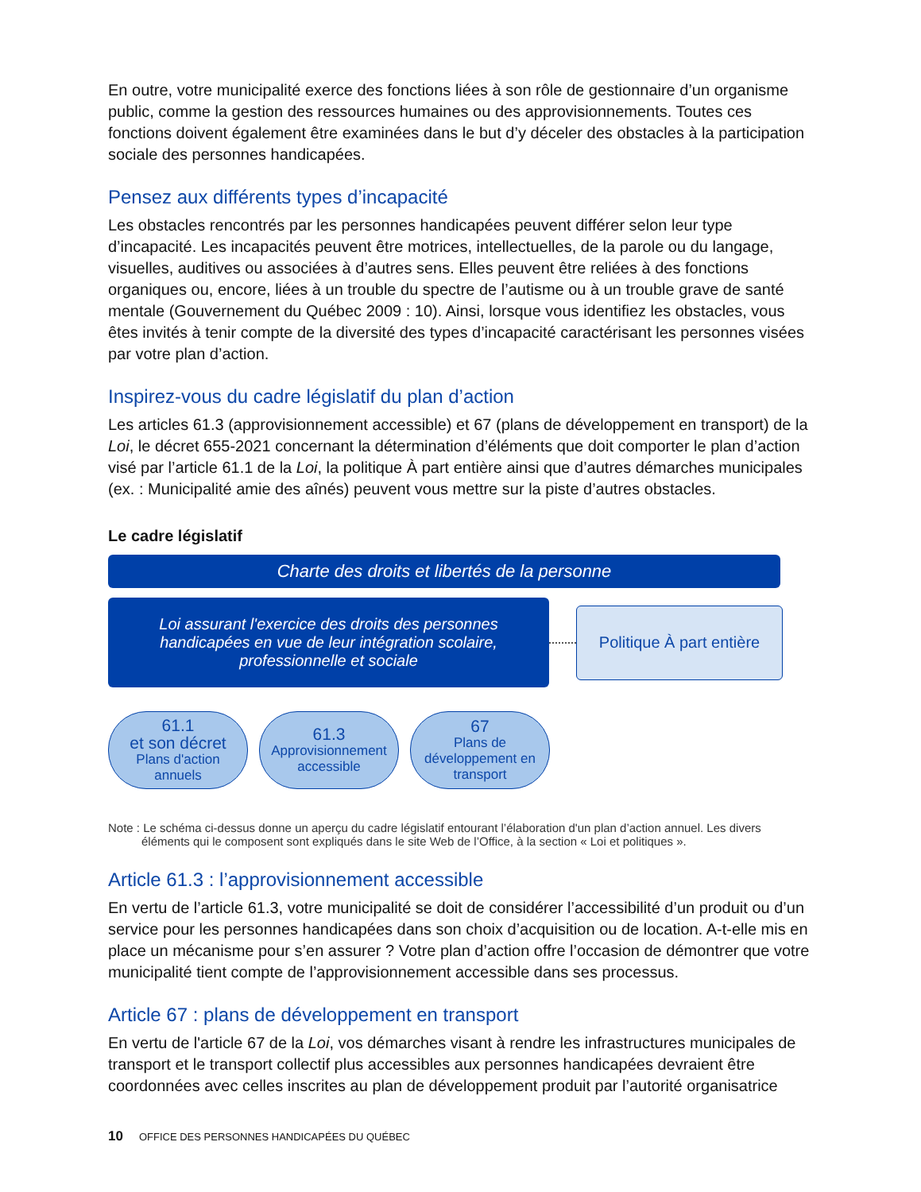En outre, votre municipalité exerce des fonctions liées à son rôle de gestionnaire d’un organisme public, comme la gestion des ressources humaines ou des approvisionnements. Toutes ces fonctions doivent également être examinées dans le but d’y déceler des obstacles à la participation sociale des personnes handicapées.
Pensez aux différents types d’incapacité
Les obstacles rencontrés par les personnes handicapées peuvent différer selon leur type d’incapacité. Les incapacités peuvent être motrices, intellectuelles, de la parole ou du langage, visuelles, auditives ou associées à d’autres sens. Elles peuvent être reliées à des fonctions organiques ou, encore, liées à un trouble du spectre de l’autisme ou à un trouble grave de santé mentale (Gouvernement du Québec 2009 : 10). Ainsi, lorsque vous identifiez les obstacles, vous êtes invités à tenir compte de la diversité des types d’incapacité caractérisant les personnes visées par votre plan d’action.
Inspirez-vous du cadre législatif du plan d’action
Les articles 61.3 (approvisionnement accessible) et 67 (plans de développement en transport) de la Loi, le décret 655-2021 concernant la détermination d’éléments que doit comporter le plan d’action visé par l’article 61.1 de la Loi, la politique À part entière ainsi que d’autres démarches municipales (ex. : Municipalité amie des aînés) peuvent vous mettre sur la piste d’autres obstacles.
Le cadre législatif
Charte des droits et libertés de la personne
Loi assurant l'exercice des droits des personnes handicapées en vue de leur intégration scolaire, professionnelle et sociale
Politique À part entière
61.1
et son décret
Plans d'action
annuels
61.3
Approvisionnement
accessible
67
Plans de
développement en
transport
Note : Le schéma ci-dessus donne un aperçu du cadre législatif entourant l’élaboration d'un plan d’action annuel. Les divers éléments qui le composent sont expliqués dans le site Web de l’Office, à la section « Loi et politiques ».
Article 61.3 : l’approvisionnement accessible
En vertu de l’article 61.3, votre municipalité se doit de considérer l’accessibilité d’un produit ou d’un service pour les personnes handicapées dans son choix d’acquisition ou de location. A-t-elle mis en place un mécanisme pour s’en assurer ? Votre plan d’action offre l’occasion de démontrer que votre municipalité tient compte de l’approvisionnement accessible dans ses processus.
Article 67 : plans de développement en transport
En vertu de l'article 67 de la Loi, vos démarches visant à rendre les infrastructures municipales de transport et le transport collectif plus accessibles aux personnes handicapées devraient être coordonnées avec celles inscrites au plan de développement produit par l’autorité organisatrice
10 OFFICE DES PERSONNES HANDICAPÉES DU QUÉBEC